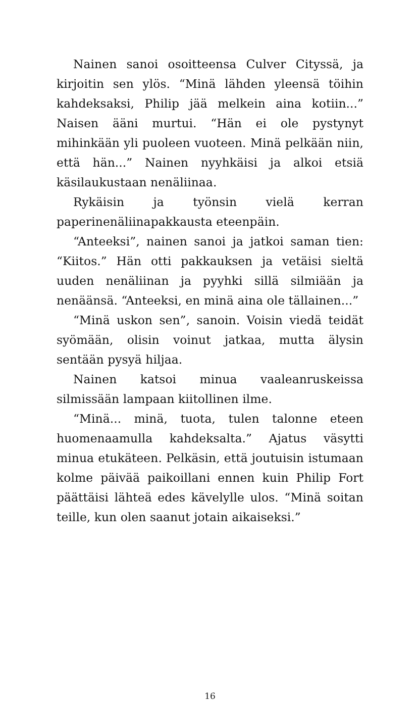Nainen sanoi osoitteensa Culver Cityssä, ja kirjoitin sen ylös. “Minä lähden yleensä töihin kahdeksaksi, Philip jää melkein aina kotiin...” Naisen ääni murtui. “Hän ei ole pystynyt mihinkään yli puoleen vuoteen. Minä pelkään niin, että hän...” Nainen nyyhkäisi ja alkoi etsiä käsilaukustaan nenäliinaa.
Rykäisin ja työnsin vielä kerran paperinenäliinapakkausta eteenpäin.
“Anteeksi”, nainen sanoi ja jatkoi saman tien: “Kiitos.” Hän otti pakkauksen ja vetäisi sieltä uuden nenäliinan ja pyyhki sillä silmiään ja nenäänsä. “Anteeksi, en minä aina ole tällainen...”
“Minä uskon sen”, sanoin. Voisin viedä teidät syömään, olisin voinut jatkaa, mutta älysin sentään pysyä hiljaa.
Nainen katsoi minua vaaleanruskeissa silmissään lampaan kiitollinen ilme.
“Minä... minä, tuota, tulen talonne eteen huomenaamulla kahdeksalta.” Ajatus väsytti minua etukäteen. Pelkäsin, että joutuisin istumaan kolme päivää paikoillani ennen kuin Philip Fort päättäisi lähteä edes kävelylle ulos. “Minä soitan teille, kun olen saanut jotain aikaiseksi.”
16